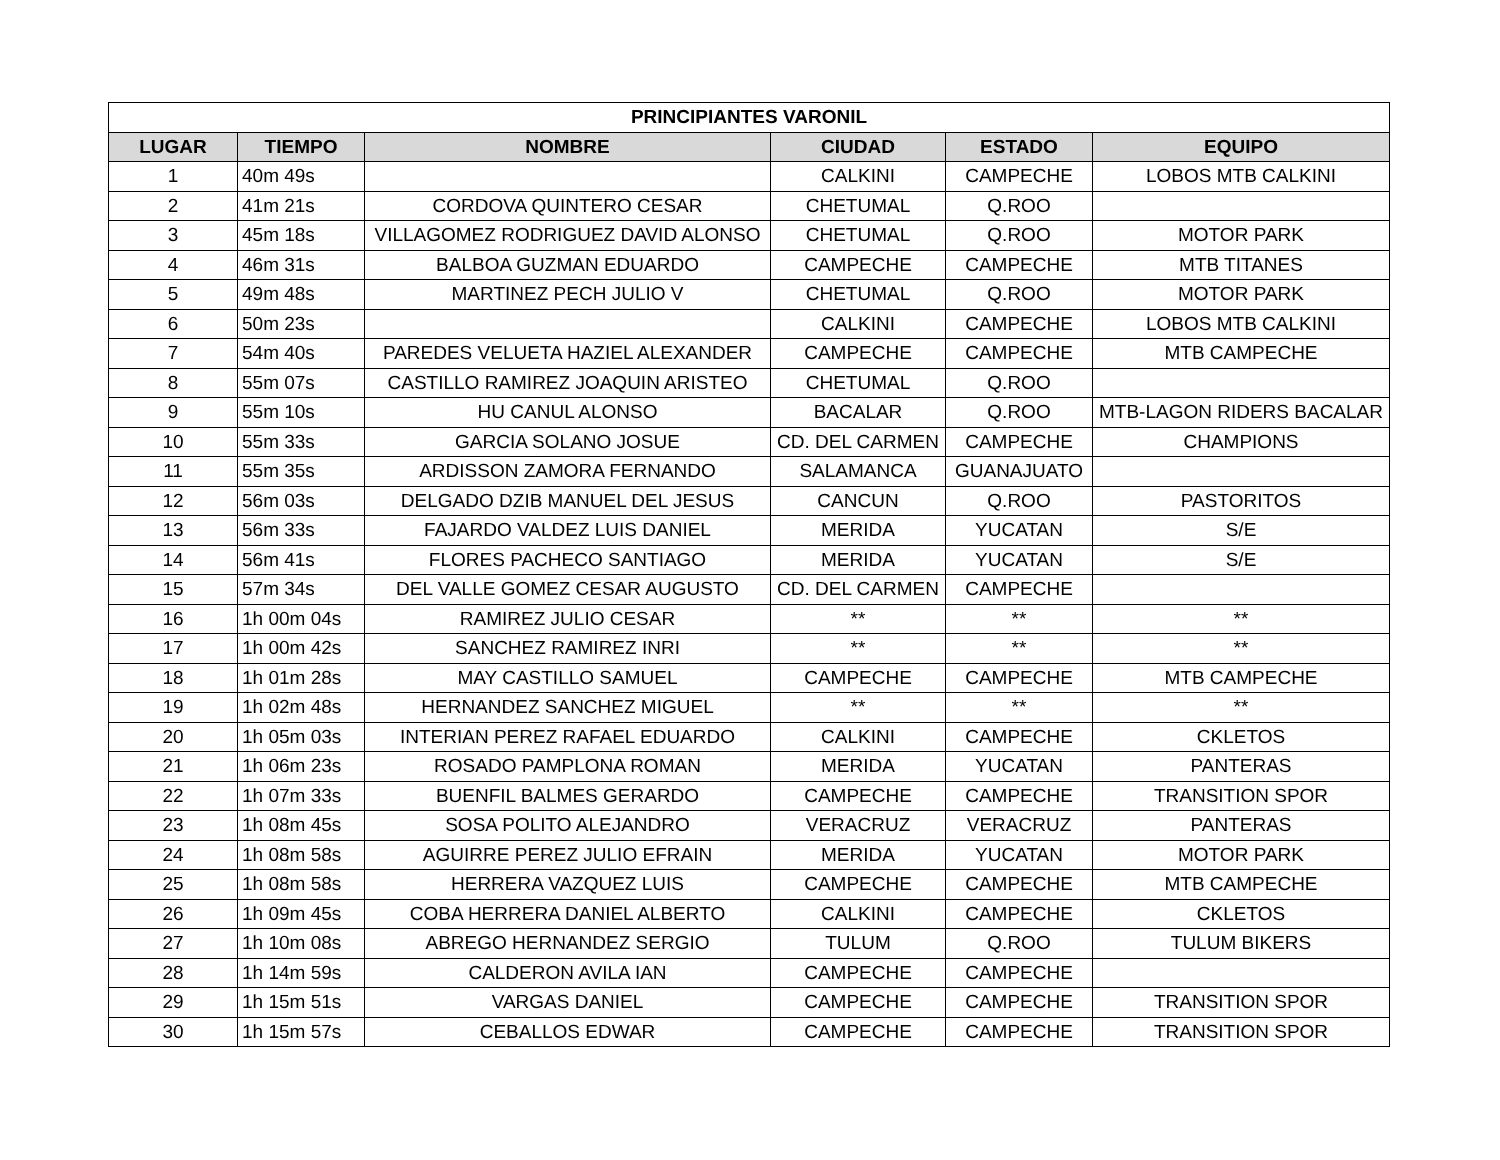| PRINCIPIANTES VARONIL | | | | | |
| --- | --- | --- | --- | --- | --- |
| LUGAR | TIEMPO | NOMBRE | CIUDAD | ESTADO | EQUIPO |
| 1 | 40m 49s | | CALKINI | CAMPECHE | LOBOS MTB CALKINI |
| 2 | 41m 21s | CORDOVA QUINTERO CESAR | CHETUMAL | Q.ROO | |
| 3 | 45m 18s | VILLAGOMEZ RODRIGUEZ DAVID ALONSO | CHETUMAL | Q.ROO | MOTOR PARK |
| 4 | 46m 31s | BALBOA GUZMAN EDUARDO | CAMPECHE | CAMPECHE | MTB TITANES |
| 5 | 49m 48s | MARTINEZ PECH JULIO V | CHETUMAL | Q.ROO | MOTOR PARK |
| 6 | 50m 23s | | CALKINI | CAMPECHE | LOBOS MTB CALKINI |
| 7 | 54m 40s | PAREDES VELUETA HAZIEL ALEXANDER | CAMPECHE | CAMPECHE | MTB CAMPECHE |
| 8 | 55m 07s | CASTILLO RAMIREZ JOAQUIN ARISTEO | CHETUMAL | Q.ROO | |
| 9 | 55m 10s | HU CANUL ALONSO | BACALAR | Q.ROO | MTB-LAGON RIDERS BACALAR |
| 10 | 55m 33s | GARCIA SOLANO JOSUE | CD. DEL CARMEN | CAMPECHE | CHAMPIONS |
| 11 | 55m 35s | ARDISSON ZAMORA FERNANDO | SALAMANCA | GUANAJUATO | |
| 12 | 56m 03s | DELGADO DZIB MANUEL DEL JESUS | CANCUN | Q.ROO | PASTORITOS |
| 13 | 56m 33s | FAJARDO VALDEZ LUIS DANIEL | MERIDA | YUCATAN | S/E |
| 14 | 56m 41s | FLORES PACHECO SANTIAGO | MERIDA | YUCATAN | S/E |
| 15 | 57m 34s | DEL VALLE GOMEZ CESAR AUGUSTO | CD. DEL CARMEN | CAMPECHE | |
| 16 | 1h 00m 04s | RAMIREZ JULIO CESAR | ** | ** | ** |
| 17 | 1h 00m 42s | SANCHEZ RAMIREZ INRI | ** | ** | ** |
| 18 | 1h 01m 28s | MAY CASTILLO SAMUEL | CAMPECHE | CAMPECHE | MTB CAMPECHE |
| 19 | 1h 02m 48s | HERNANDEZ SANCHEZ MIGUEL | ** | ** | ** |
| 20 | 1h 05m 03s | INTERIAN PEREZ RAFAEL EDUARDO | CALKINI | CAMPECHE | CKLETOS |
| 21 | 1h 06m 23s | ROSADO PAMPLONA ROMAN | MERIDA | YUCATAN | PANTERAS |
| 22 | 1h 07m 33s | BUENFIL BALMES GERARDO | CAMPECHE | CAMPECHE | TRANSITION SPOR |
| 23 | 1h 08m 45s | SOSA POLITO ALEJANDRO | VERACRUZ | VERACRUZ | PANTERAS |
| 24 | 1h 08m 58s | AGUIRRE PEREZ JULIO EFRAIN | MERIDA | YUCATAN | MOTOR PARK |
| 25 | 1h 08m 58s | HERRERA VAZQUEZ LUIS | CAMPECHE | CAMPECHE | MTB CAMPECHE |
| 26 | 1h 09m 45s | COBA HERRERA DANIEL ALBERTO | CALKINI | CAMPECHE | CKLETOS |
| 27 | 1h 10m 08s | ABREGO HERNANDEZ SERGIO | TULUM | Q.ROO | TULUM BIKERS |
| 28 | 1h 14m 59s | CALDERON AVILA IAN | CAMPECHE | CAMPECHE | |
| 29 | 1h 15m 51s | VARGAS DANIEL | CAMPECHE | CAMPECHE | TRANSITION SPOR |
| 30 | 1h 15m 57s | CEBALLOS EDWAR | CAMPECHE | CAMPECHE | TRANSITION SPOR |